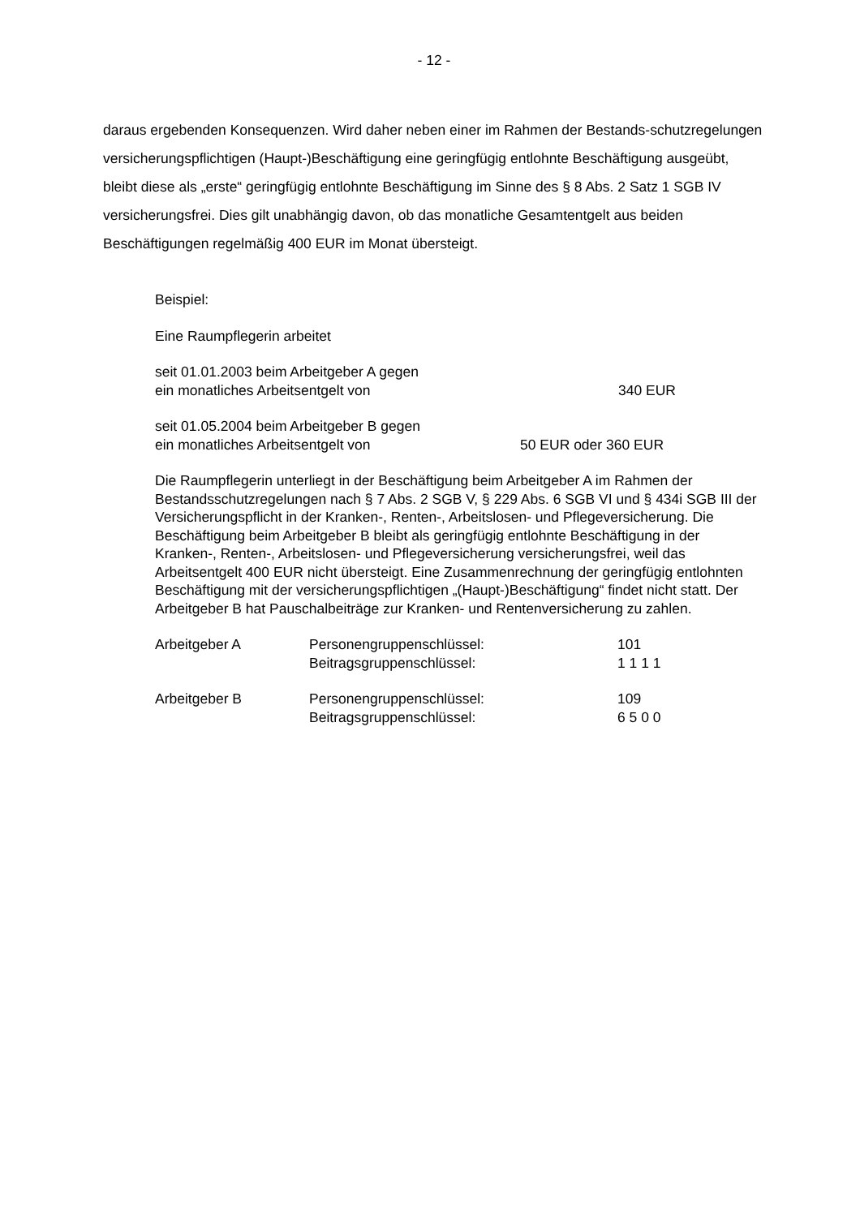- 12 -
daraus ergebenden Konsequenzen. Wird daher neben einer im Rahmen der Bestands-schutzregelungen versicherungspflichtigen (Haupt-)Beschäftigung eine geringfügig entlohnte Beschäftigung ausgeübt, bleibt diese als „erste“ geringfügig entlohnte Beschäftigung im Sinne des § 8 Abs. 2 Satz 1 SGB IV versicherungsfrei. Dies gilt unabhängig davon, ob das monatliche Gesamtentgelt aus beiden Beschäftigungen regelmäßig 400 EUR im Monat übersteigt.
Beispiel:
Eine Raumpflegerin arbeitet
seit 01.01.2003 beim Arbeitgeber A gegen
ein monatliches Arbeitsentgelt von 340 EUR
seit 01.05.2004 beim Arbeitgeber B gegen
ein monatliches Arbeitsentgelt von 50 EUR oder 360 EUR
Die Raumpflegerin unterliegt in der Beschäftigung beim Arbeitgeber A im Rahmen der Bestandsschutzregelungen nach § 7 Abs. 2 SGB V, § 229 Abs. 6 SGB VI und § 434i SGB III der Versicherungspflicht in der Kranken-, Renten-, Arbeitslosen- und Pflegeversicherung. Die Beschäftigung beim Arbeitgeber B bleibt als geringfügig entlohnte Beschäftigung in der Kranken-, Renten-, Arbeitslosen- und Pflegeversicherung versicherungsfrei, weil das Arbeitsentgelt 400 EUR nicht übersteigt. Eine Zusammenrechnung der geringfügig entlohnten Beschäftigung mit der versicherungspflichtigen „(Haupt-)Beschäftigung“ findet nicht statt. Der Arbeitgeber B hat Pauschalbeiträge zur Kranken- und Rentenversicherung zu zahlen.
| Arbeitgeber A | Personengruppenschlüssel: | 101 |
| | Beitragsgruppenschlüssel: | 1 1 1 1 |
| Arbeitgeber B | Personengruppenschlüssel: | 109 |
| | Beitragsgruppenschlüssel: | 6 5 0 0 |